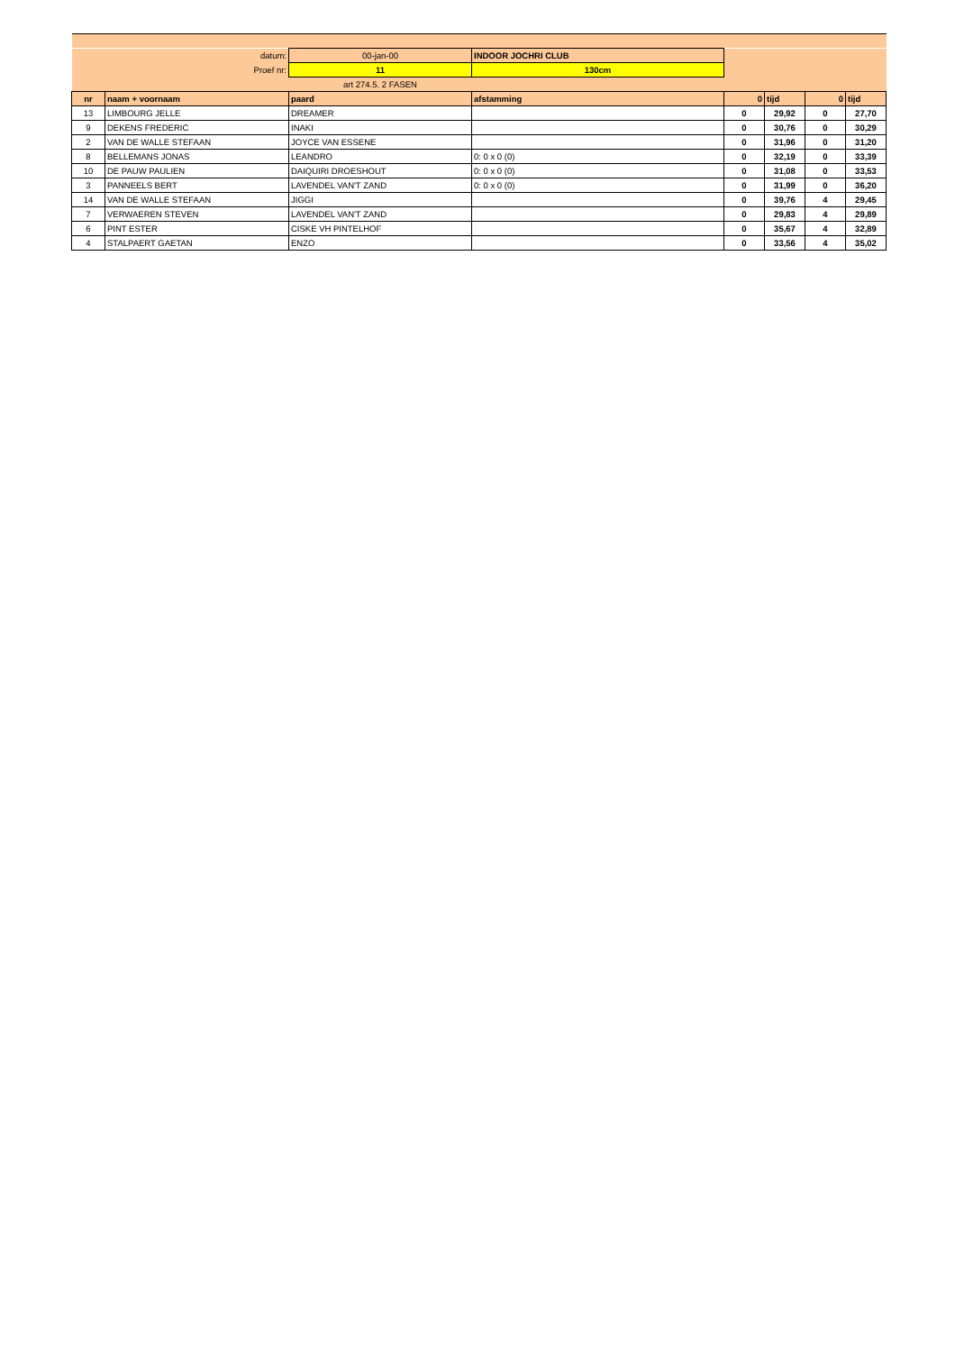| datum: | | 00-jan-00 | INDOOR JOCHRI CLUB | | | | |
| Proef nr: | | 11 | 130cm | | | | |
| | | art 274.5. 2 FASEN | | | | | |
| nr | naam + voornaam | paard | afstamming | 0 | tijd | 0 | tijd |
| 13 | LIMBOURG JELLE | DREAMER | | 0 | 29,92 | 0 | 27,70 |
| 9 | DEKENS FREDERIC | INAKI | | 0 | 30,76 | 0 | 30,29 |
| 2 | VAN DE WALLE STEFAAN | JOYCE VAN ESSENE | | 0 | 31,96 | 0 | 31,20 |
| 8 | BELLEMANS JONAS | LEANDRO | 0: 0 x 0 (0) | 0 | 32,19 | 0 | 33,39 |
| 10 | DE PAUW PAULIEN | DAIQUIRI DROESHOUT | 0: 0 x 0 (0) | 0 | 31,08 | 0 | 33,53 |
| 3 | PANNEELS BERT | LAVENDEL VAN'T ZAND | 0: 0 x 0 (0) | 0 | 31,99 | 0 | 36,20 |
| 14 | VAN DE WALLE STEFAAN | JIGGI | | 0 | 39,76 | 4 | 29,45 |
| 7 | VERWAEREN STEVEN | LAVENDEL VAN'T ZAND | | 0 | 29,83 | 4 | 29,89 |
| 6 | PINT ESTER | CISKE VH PINTELHOF | | 0 | 35,67 | 4 | 32,89 |
| 4 | STALPAERT GAETAN | ENZO | | 0 | 33,56 | 4 | 35,02 |